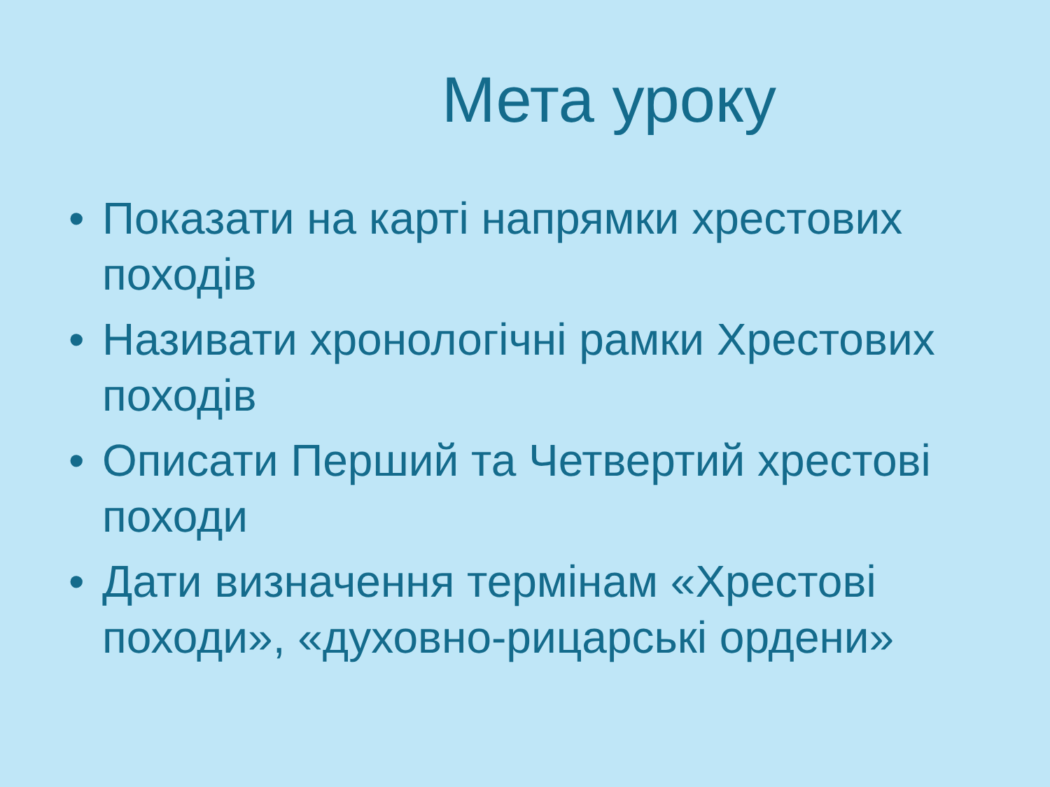Мета уроку
• Показати на карті напрямки хрестових походів
• Називати хронологічні рамки Хрестових походів
• Описати Перший та Четвертий хрестові походи
• Дати визначення термінам «Хрестові походи», «духовно-рицарські ордени»